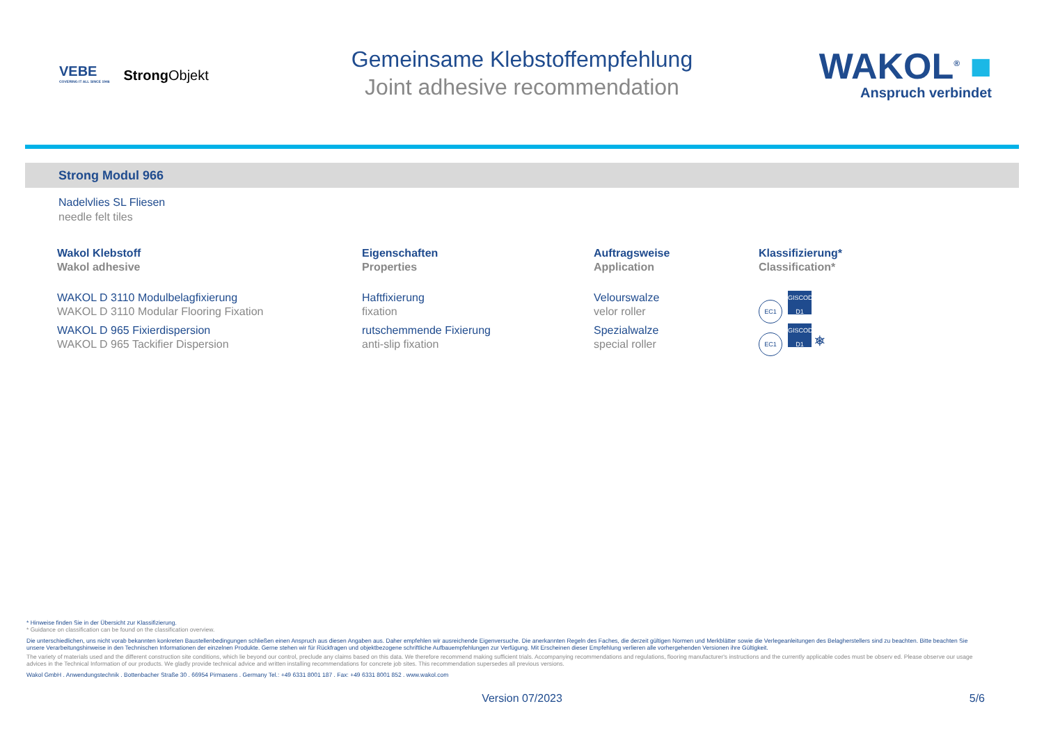VEBE
COVERING IT ALL SINCE 1946
StrongObjekt
Gemeinsame Klebstoffempfehlung
Joint adhesive recommendation
WAKOL<sup>®</sup> ■
Anspruch verbindet
Strong Modul 966
Nadelvlies SL Fliesen
needle felt tiles
| Wakol Klebstoff Wakol adhesive | Eigenschaften Properties | Auftragsweise Application | Klassifizierung* Classification* |
| --- | --- | --- | --- |
| WAKOL D 3110 Modulbelagfixierung WAKOL D 3110 Modular Flooring Fixation | Haftfixierung fixation | Velourswalze velor roller | EC1 GISCODE D1 |
| WAKOL D 965 Fixierdispersion WAKOL D 965 Tackifier Dispersion | rutschemmende Fixierung anti-slip fixation | Spezialwalze special roller | EC1 GISCODE D1 ⎈ |
* Hinweise finden Sie in der Übersicht zur Klassifizierung.
* Guidance on classification can be found on the classification overview.
Die unterschiedlichen, uns nicht vorab bekannten konkreten Baustellenbedingungen schließen einen Anspruch aus diesen Angaben aus. Daher empfehlen wir ausreichende Eigenversuche. Die anerkannten Regeln des Faches, die derzeit gültigen Normen und Merkblätter sowie die Verlegeanleitungen des Belagherstellers sind zu beachten. Bitte beachten Sie unsere Verarbeitungshinweise in den Technischen Informationen der einzelnen Produkte. Gerne stehen wir für Rückfragen und objektbezogene schriftliche Aufbauempfehlungen zur Verfügung. Mit Erscheinen dieser Empfehlung verlieren alle vorhergehenden Versionen ihre Gültigkeit.
The variety of materials used and the different construction site conditions, which lie beyond our control, preclude any claims based on this data. We therefore recommend making sufficient trials. Accompanying recommendations and regulations, flooring manufacturer's instructions and the currently applicable codes must be observ ed. Please observe our usage advices in the Technical Information of our products. We gladly provide technical advice and written installing recommendations for concrete job sites. This recommendation supersedes all previous versions.
Wakol GmbH . Anwendungstechnik . Bottenbacher Straße 30 . 66954 Pirmasens . Germany Tel.: +49 6331 8001 187 . Fax: +49 6331 8001 852 . www.wakol.com
Version 07/2023 5/6